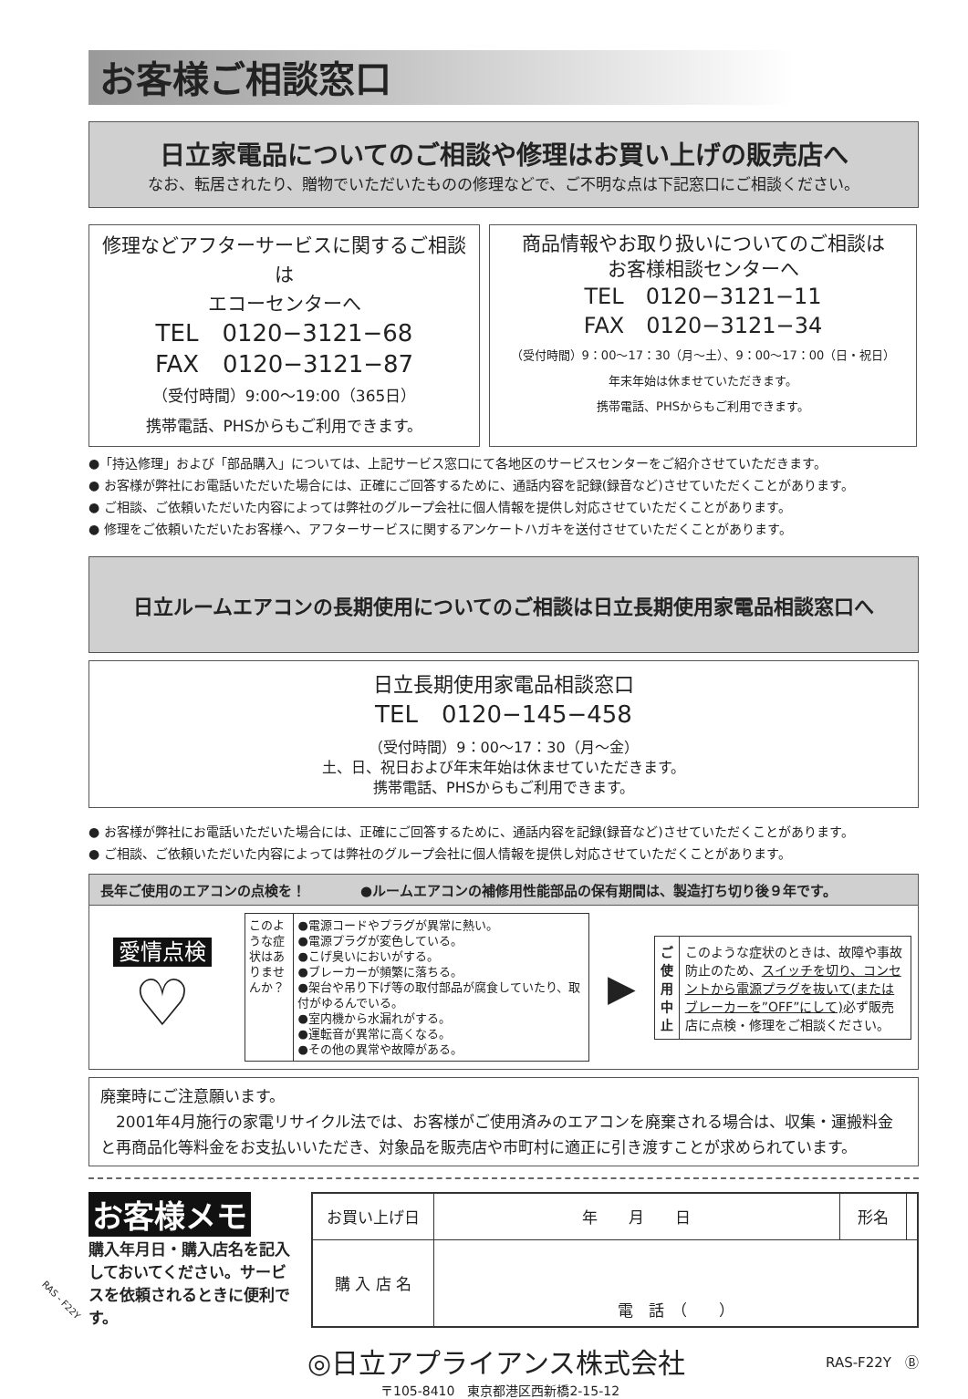お客様ご相談窓口
日立家電品についてのご相談や修理はお買い上げの販売店へ
なお、転居されたり、贈物でいただいたものの修理などで、ご不明な点は下記窓口にご相談ください。
修理などアフターサービスに関するご相談は
エコーセンターへ
TEL　0120−3121−68
FAX　0120−3121−87
（受付時間）9:00〜19:00（365日）
携帯電話、PHSからもご利用できます。
商品情報やお取り扱いについてのご相談は
お客様相談センターへ
TEL　0120−3121−11
FAX　0120−3121−34
（受付時間）9：00〜17：30（月〜土）、9：00〜17：00（日・祝日）
年末年始は休ませていただきます。
携帯電話、PHSからもご利用できます。
●「持込修理」および「部品購入」については、上記サービス窓口にて各地区のサービスセンターをご紹介させていただきます。
● お客様が弊社にお電話いただいた場合には、正確にご回答するために、通話内容を記録(録音など)させていただくことがあります。
● ご相談、ご依頼いただいた内容によっては弊社のグループ会社に個人情報を提供し対応させていただくことがあります。
● 修理をご依頼いただいたお客様へ、アフターサービスに関するアンケートハガキを送付させていただくことがあります。
日立ルームエアコンの長期使用についてのご相談は日立長期使用家電品相談窓口へ
日立長期使用家電品相談窓口
TEL　0120−145−458
（受付時間）9：00〜17：30（月〜金）
土、日、祝日および年末年始は休ませていただきます。
携帯電話、PHSからもご利用できます。
● お客様が弊社にお電話いただいた場合には、正確にご回答するために、通話内容を記録(録音など)させていただくことがあります。
● ご相談、ご依頼いただいた内容によっては弊社のグループ会社に個人情報を提供し対応させていただくことがあります。
長年ご使用のエアコンの点検を！　　　　●ルームエアコンの補修用性能部品の保有期間は、製造打ち切り後９年です。
愛情点検
♡
このような症状はありませんか？
●電源コードやプラグが異常に熱い。
●電源プラグが変色している。
●こげ臭いにおいがする。
●ブレーカーが頻繁に落ちる。
●架台や吊り下げ等の取付部品が腐食していたり、取付がゆるんでいる。
●室内機から水漏れがする。
●運転音が異常に高くなる。
●その他の異常や故障がある。
▶
ご使用中止
このような症状のときは、故障や事故防止のため、スイッチを切り、コンセントから電源プラグを抜いて(またはブレーカーを”OFF”にして) 必ず販売店に点検・修理をご相談ください。
廃棄時にご注意願います。
　2001年4月施行の家電リサイクル法では、お客様がご使用済みのエアコンを廃棄される場合は、収集・運搬料金と再商品化等料金をお支払いいただき、対象品を販売店や市町村に適正に引き渡すことが求められています。
お客様メモ
購入年月日・購入店名を記入しておいてください。サービスを依頼されるときに便利です。
| お買い上げ日 | 年 月 日 | 形名 | |
| 購 入 店 名 | 電 話 （ ） | | |
◎日立アプライアンス株式会社
RAS-F22Y　Ⓑ
〒105-8410　東京都港区西新橋2-15-12
RAS - F22Y